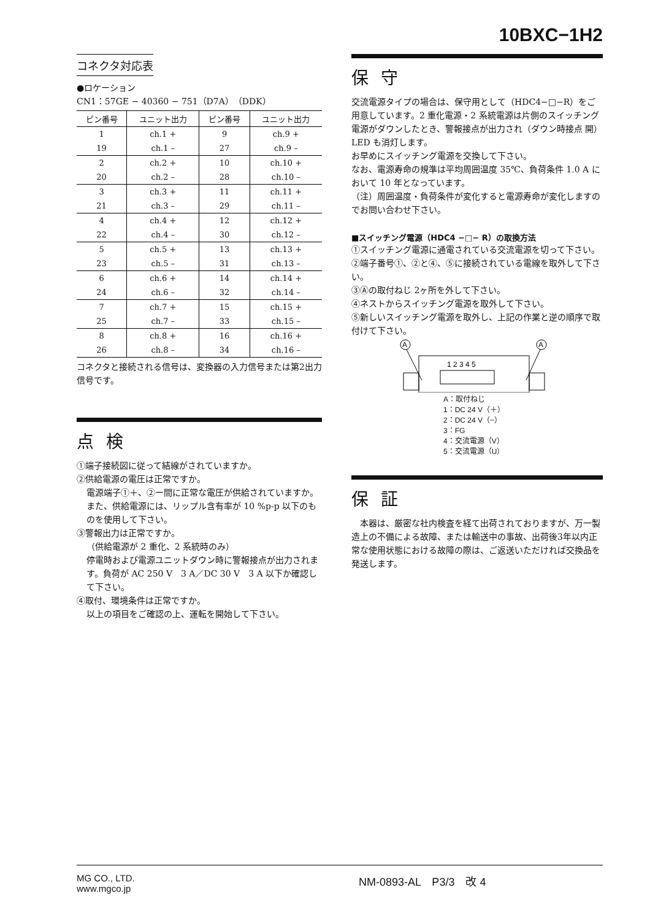10BXC−1H2
コネクタ対応表
●ロケーション
CN1：57GE − 40360 − 751（D7A）（DDK）
| ピン番号 | ユニット出力 | ピン番号 | ユニット出力 |
| --- | --- | --- | --- |
| 1 | ch.1 + | 9 | ch.9 + |
| 19 | ch.1 – | 27 | ch.9 – |
| 2 | ch.2 + | 10 | ch.10 + |
| 20 | ch.2 – | 28 | ch.10 – |
| 3 | ch.3 + | 11 | ch.11 + |
| 21 | ch.3 – | 29 | ch.11 – |
| 4 | ch.4 + | 12 | ch.12 + |
| 22 | ch.4 – | 30 | ch.12 – |
| 5 | ch.5 + | 13 | ch.13 + |
| 23 | ch.5 – | 31 | ch.13 – |
| 6 | ch.6 + | 14 | ch.14 + |
| 24 | ch.6 – | 32 | ch.14 – |
| 7 | ch.7 + | 15 | ch.15 + |
| 25 | ch.7 – | 33 | ch.15 – |
| 8 | ch.8 + | 16 | ch.16 + |
| 26 | ch.8 – | 34 | ch.16 – |
コネクタと接続される信号は、変換器の入力信号または第2出力信号です。
点検
①端子接続図に従って結線がされていますか。
②供給電源の電圧は正常ですか。
電源端子①＋、②ー間に正常な電圧が供給されていますか。また、供給電源には、リップル含有率が 10 %p-p 以下のものを使用して下さい。
③警報出力は正常ですか。
（供給電源が 2 重化、2 系統時のみ）
停電時および電源ユニットダウン時に警報接点が出力されます。負荷が AC 250 V　3 A／DC 30 V　3 A 以下か確認して下さい。
④取付、環境条件は正常ですか。
以上の項目をご確認の上、運転を開始して下さい。
保守
交流電源タイプの場合は、保守用として（HDC4−□−R）をご用意しています。2 重化電源・2 系統電源は片側のスイッチング電源がダウンしたとき、警報接点が出力され（ダウン時接点 開）LED も消灯します。
お早めにスイッチング電源を交換して下さい。
なお、電源寿命の規準は平均周囲温度 35℃、負荷条件 1.0 A において 10 年となっています。
（注）周囲温度・負荷条件が変化すると電源寿命が変化しますのでお問い合わせ下さい。
■スイッチング電源（HDC4 −□− R）の取換方法
①スイッチング電源に通電されている交流電源を切って下さい。
②端子番号①、②と④、⑤に接続されている電線を取外して下さい。
③Ⓐの取付ねじ 2ヶ所を外して下さい。
④ネストからスイッチング電源を取外して下さい。
⑤新しいスイッチング電源を取外し、上記の作業と逆の順序で取付けて下さい。
A
A
1 2 3 4 5
A：取付ねじ
1：DC 24 V（＋）
2：DC 24 V（−）
3：FG
4：交流電源（V）
5：交流電源（U）
保証
　本器は、厳密な社内検査を経て出荷されておりますが、万一製造上の不備による故障、または輸送中の事故、出荷後3年以内正常な使用状態における故障の際は、ご返送いただければ交換品を発送します。
MG CO., LTD.
www.mgco.jp
NM-0893-AL　P3/3　改 4